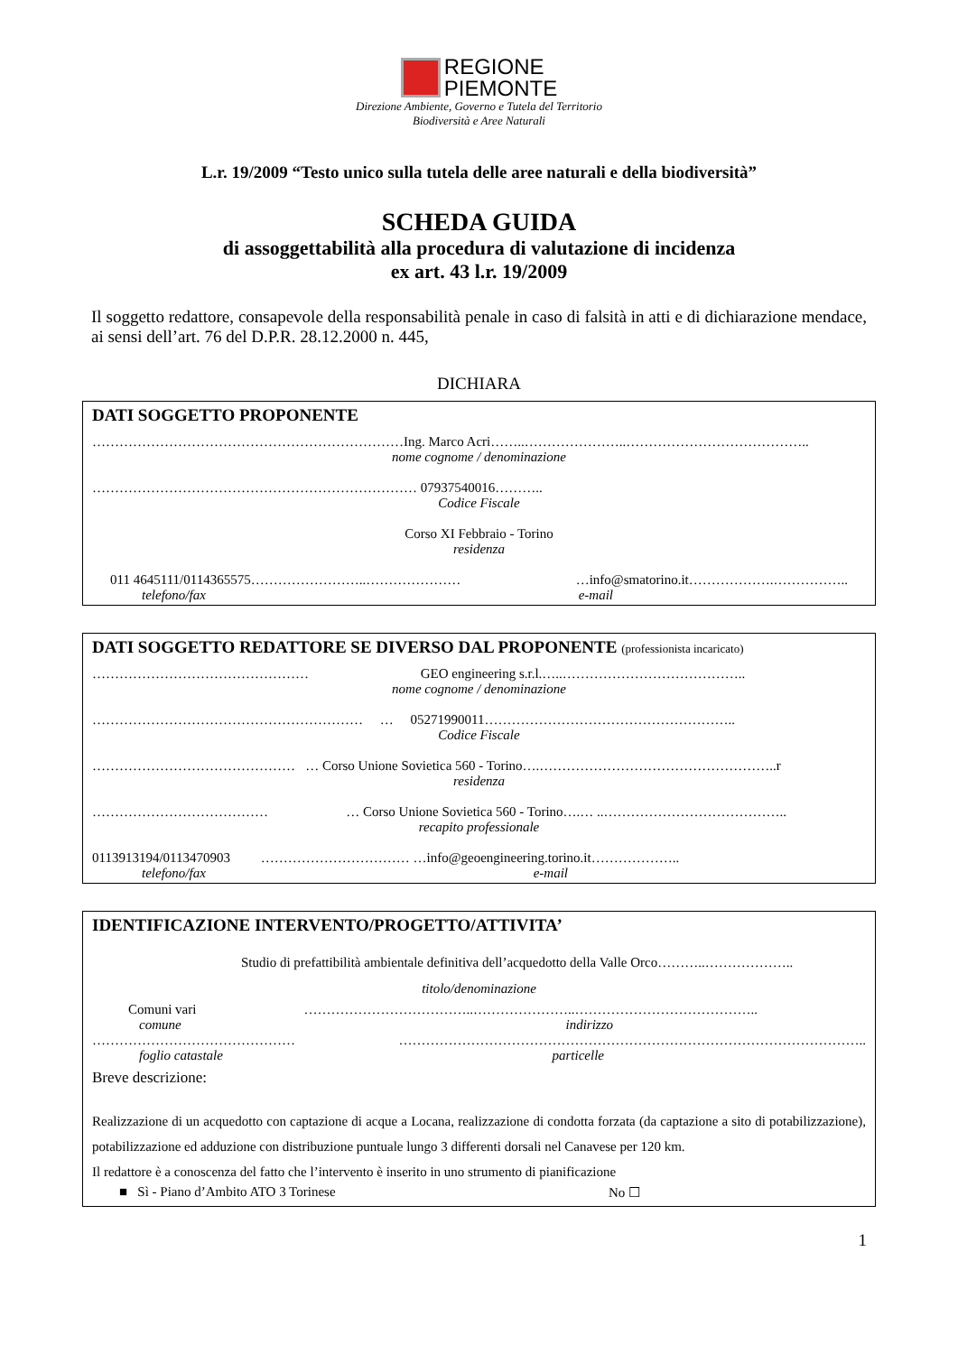REGIONE
PIEMONTE
Direzione Ambiente, Governo e Tutela del Territorio
Biodiversità e Aree Naturali
L.r. 19/2009 “Testo unico sulla tutela delle aree naturali e della biodiversità”
SCHEDA GUIDA
di assoggettabilità alla procedura di valutazione di incidenza
ex art. 43 l.r. 19/2009
Il soggetto redattore, consapevole della responsabilità penale in caso di falsità in atti e di dichiarazione mendace, ai sensi dell’art. 76 del D.P.R. 28.12.2000 n. 445,
DICHIARA
DATI SOGGETTO PROPONENTE
……………………………………………………………Ing. Marco Acri……..…………………..…………………………………..
nome cognome / denominazione
……………………………………………………………… 07937540016………..
Codice Fiscale
Corso XI Febbraio - Torino
residenza
011 4645111/0114365575……………………..………………… …info@smatorino.it……………….……………..
telefono/fax e-mail
DATI SOGGETTO REDATTORE SE DIVERSO DAL PROPONENTE (professionista incaricato)
………………………………………… GEO engineering s.r.l.…..…………………………………..
nome cognome / denominazione
…………………………………………………… … 05271990011………………………………………………..
Codice Fiscale
……………………………………… … Corso Unione Sovietica 560 - Torino….……………………………………………..r
residenza
………………………………… … Corso Unione Sovietica 560 - Torino….… ..…………………………………..
recapito professionale
0113913194/0113470903 …………………………… …info@geoengineering.torino.it………………..
telefono/fax e-mail
IDENTIFICAZIONE INTERVENTO/PROGETTO/ATTIVITA’
Studio di prefattibilità ambientale definitiva dell’acquedotto della Valle Orco………..………………..
titolo/denominazione
Comuni vari ………………………………..…………………..…………………………………..
comune indirizzo
……………………………………… …………………………………………………………………………………………..
foglio catastale particelle
Breve descrizione:
Realizzazione di un acquedotto con captazione di acque a Locana, realizzazione di condotta forzata (da captazione a sito di potabilizzazione), potabilizzazione ed adduzione con distribuzione puntuale lungo 3 differenti dorsali nel Canavese per 120 km.
Il redattore è a conoscenza del fatto che l’intervento è inserito in uno strumento di pianificazione
■ Sì - Piano d’Ambito ATO 3 Torinese No ☐
1